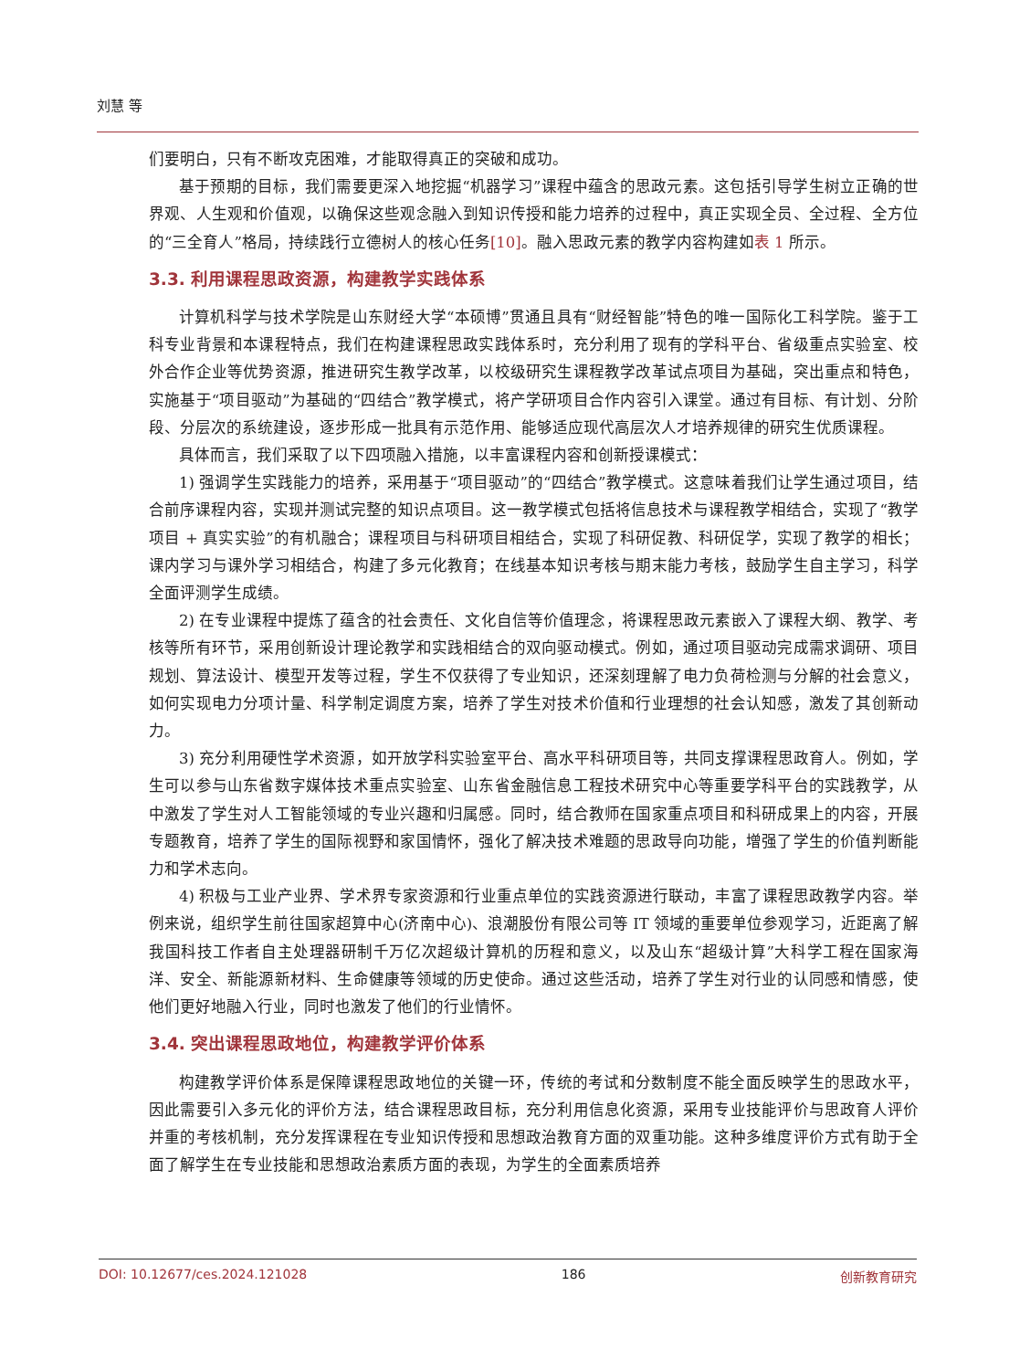刘慧 等
们要明白，只有不断攻克困难，才能取得真正的突破和成功。
基于预期的目标，我们需要更深入地挖掘“机器学习”课程中蕴含的思政元素。这包括引导学生树立正确的世界观、人生观和价值观，以确保这些观念融入到知识传授和能力培养的过程中，真正实现全员、全过程、全方位的“三全育人”格局，持续践行立德树人的核心任务[10]。融入思政元素的教学内容构建如表 1 所示。
3.3. 利用课程思政资源，构建教学实践体系
计算机科学与技术学院是山东财经大学“本硕博”贯通且具有“财经智能”特色的唯一国际化工科学院。鉴于工科专业背景和本课程特点，我们在构建课程思政实践体系时，充分利用了现有的学科平台、省级重点实验室、校外合作企业等优势资源，推进研究生教学改革，以校级研究生课程教学改革试点项目为基础，突出重点和特色，实施基于“项目驱动”为基础的“四结合”教学模式，将产学研项目合作内容引入课堂。通过有目标、有计划、分阶段、分层次的系统建设，逐步形成一批具有示范作用、能够适应现代高层次人才培养规律的研究生优质课程。
具体而言，我们采取了以下四项融入措施，以丰富课程内容和创新授课模式：
1) 强调学生实践能力的培养，采用基于“项目驱动”的“四结合”教学模式。这意味着我们让学生通过项目，结合前序课程内容，实现并测试完整的知识点项目。这一教学模式包括将信息技术与课程教学相结合，实现了“教学项目 + 真实实验”的有机融合；课程项目与科研项目相结合，实现了科研促教、科研促学，实现了教学的相长；课内学习与课外学习相结合，构建了多元化教育；在线基本知识考核与期末能力考核，鼓励学生自主学习，科学全面评测学生成绩。
2) 在专业课程中提炼了蕴含的社会责任、文化自信等价值理念，将课程思政元素嵌入了课程大纲、教学、考核等所有环节，采用创新设计理论教学和实践相结合的双向驱动模式。例如，通过项目驱动完成需求调研、项目规划、算法设计、模型开发等过程，学生不仅获得了专业知识，还深刻理解了电力负荷检测与分解的社会意义，如何实现电力分项计量、科学制定调度方案，培养了学生对技术价值和行业理想的社会认知感，激发了其创新动力。
3) 充分利用硬性学术资源，如开放学科实验室平台、高水平科研项目等，共同支撑课程思政育人。例如，学生可以参与山东省数字媒体技术重点实验室、山东省金融信息工程技术研究中心等重要学科平台的实践教学，从中激发了学生对人工智能领域的专业兴趣和归属感。同时，结合教师在国家重点项目和科研成果上的内容，开展专题教育，培养了学生的国际视野和家国情怀，强化了解决技术难题的思政导向功能，增强了学生的价值判断能力和学术志向。
4) 积极与工业产业界、学术界专家资源和行业重点单位的实践资源进行联动，丰富了课程思政教学内容。举例来说，组织学生前往国家超算中心(济南中心)、浪潮股份有限公司等 IT 领域的重要单位参观学习，近距离了解我国科技工作者自主处理器研制千万亿次超级计算机的历程和意义，以及山东“超级计算”大科学工程在国家海洋、安全、新能源新材料、生命健康等领域的历史使命。通过这些活动，培养了学生对行业的认同感和情感，使他们更好地融入行业，同时也激发了他们的行业情怀。
3.4. 突出课程思政地位，构建教学评价体系
构建教学评价体系是保障课程思政地位的关键一环，传统的考试和分数制度不能全面反映学生的思政水平，因此需要引入多元化的评价方法，结合课程思政目标，充分利用信息化资源，采用专业技能评价与思政育人评价并重的考核机制，充分发挥课程在专业知识传授和思想政治教育方面的双重功能。这种多维度评价方式有助于全面了解学生在专业技能和思想政治素质方面的表现，为学生的全面素质培养
DOI: 10.12677/ces.2024.121028 186 创新教育研究